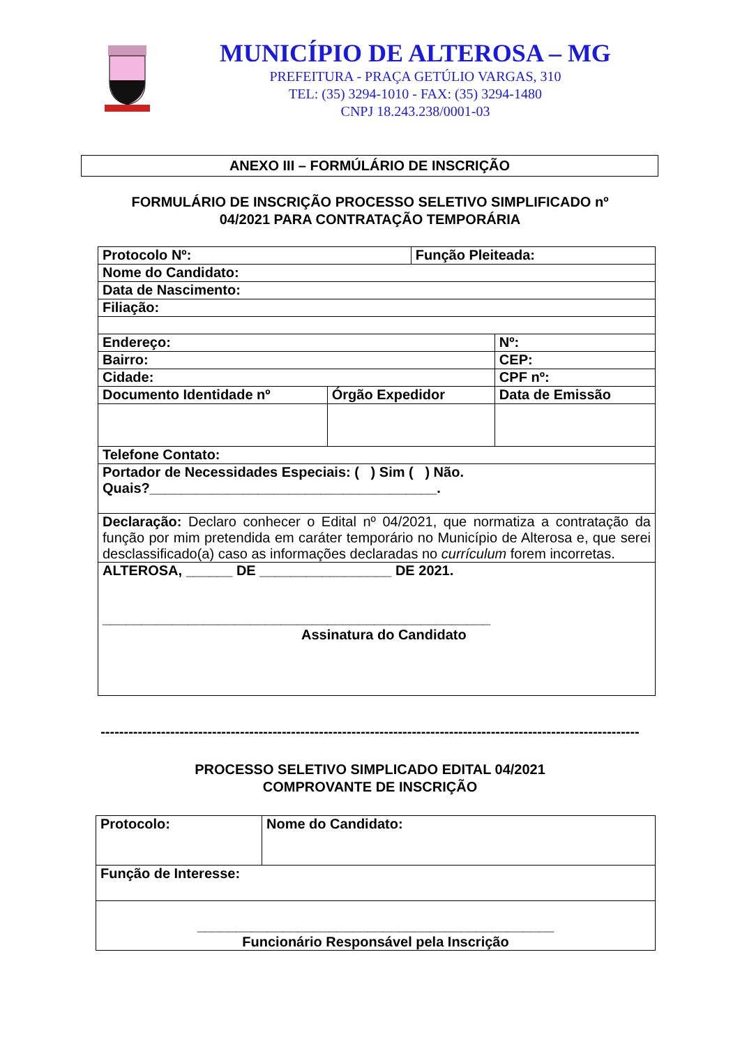MUNICÍPIO DE ALTEROSA – MG
PREFEITURA - PRAÇA GETÚLIO VARGAS, 310
TEL: (35) 3294-1010 - FAX: (35) 3294-1480
CNPJ 18.243.238/0001-03
ANEXO III – FORMÚLÁRIO DE INSCRIÇÃO
FORMULÁRIO DE INSCRIÇÃO PROCESSO SELETIVO SIMPLIFICADO nº
04/2021 PARA CONTRATAÇÃO TEMPORÁRIA
| Protocolo Nº: | | Função Pleiteada: | | | |
| Nome do Candidato: | | | | | |
| Data de Nascimento: | | | | | |
| Filiação: | | | | | |
| Endereço: | | | | | Nº: |
| Bairro: | | | | CEP: | |
| Cidade: | | | | CPF nº: | |
| Documento Identidade nº | Órgão Expedidor | | Data de Emissão | | |
| Telefone Contato: | | | | | |
| Portador de Necessidades Especiais: ( ) Sim ( ) Não. Quais?_____________________________________. | | | | | |
| Declaração: Declaro conhecer o Edital nº 04/2021, que normatiza a contratação da função por mim pretendida em caráter temporário no Município de Alterosa e, que serei desclassificado(a) caso as informações declaradas no currículum forem incorretas. | | | | | |
| ALTEROSA, ______ DE _________________ DE 2021. __________________________________________________ Assinatura do Candidato | | | | | |
--------------------------------------------------------------------------------------------------------------------
PROCESSO SELETIVO SIMPLICADO EDITAL 04/2021
COMPROVANTE DE INSCRIÇÃO
| Protocolo: | Nome do Candidato: |
| Função de Interesse: | |
| ______________________________________________ Funcionário Responsável pela Inscrição | |